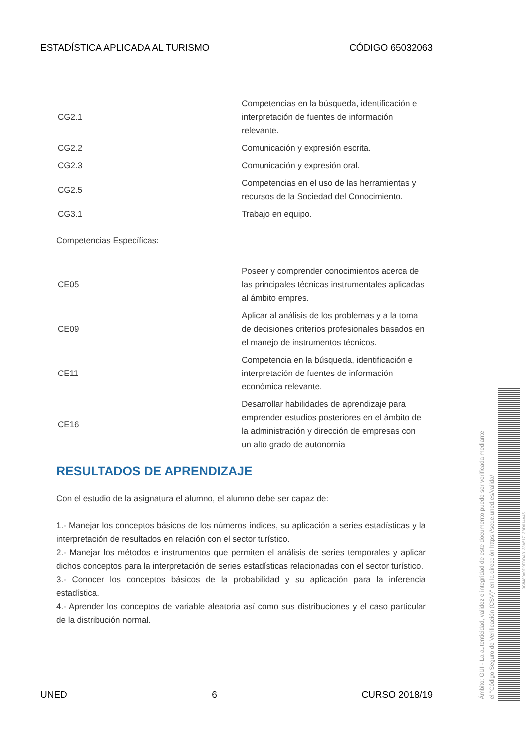ESTADÍSTICA APLICADA AL TURISMO CÓDIGO 65032063
| CG2.1 | Competencias en la búsqueda, identificación e interpretación de fuentes de información relevante. |
| CG2.2 | Comunicación y expresión escrita. |
| CG2.3 | Comunicación y expresión oral. |
| CG2.5 | Competencias en el uso de las herramientas y recursos de la Sociedad del Conocimiento. |
| CG3.1 | Trabajo en equipo. |
Competencias Específicas:
| CE05 | Poseer y comprender conocimientos acerca de las principales técnicas instrumentales aplicadas al ámbito empres. |
| CE09 | Aplicar al análisis de los problemas y a la toma de decisiones criterios profesionales basados en el manejo de instrumentos técnicos. |
| CE11 | Competencia en la búsqueda, identificación e interpretación de fuentes de información económica relevante. |
| CE16 | Desarrollar habilidades de aprendizaje para emprender estudios posteriores en el ámbito de la administración y dirección de empresas con un alto grado de autonomía |
RESULTADOS DE APRENDIZAJE
Con el estudio de la asignatura el alumno, el alumno debe ser capaz de:
1.- Manejar los conceptos básicos de los números índices, su aplicación a series estadísticas y la interpretación de resultados en relación con el sector turístico.
2.- Manejar los métodos e instrumentos que permiten el análisis de series temporales y aplicar dichos conceptos para la interpretación de series estadísticas relacionadas con el sector turístico.
3.- Conocer los conceptos básicos de la probabilidad y su aplicación para la inferencia estadística.
4.- Aprender los conceptos de variable aleatoria así como sus distribuciones y el caso particular de la distribución normal.
UNED 6 CURSO 2018/19
Ámbito: GUI - La autenticidad, validez e integridad de este documento puede ser verificada mediante
el "Código Seguro de Verificación (CSV)" en la dirección https://sede.uned.es/valida/
9C8480A0D0FDDA3133A51713BD614A45